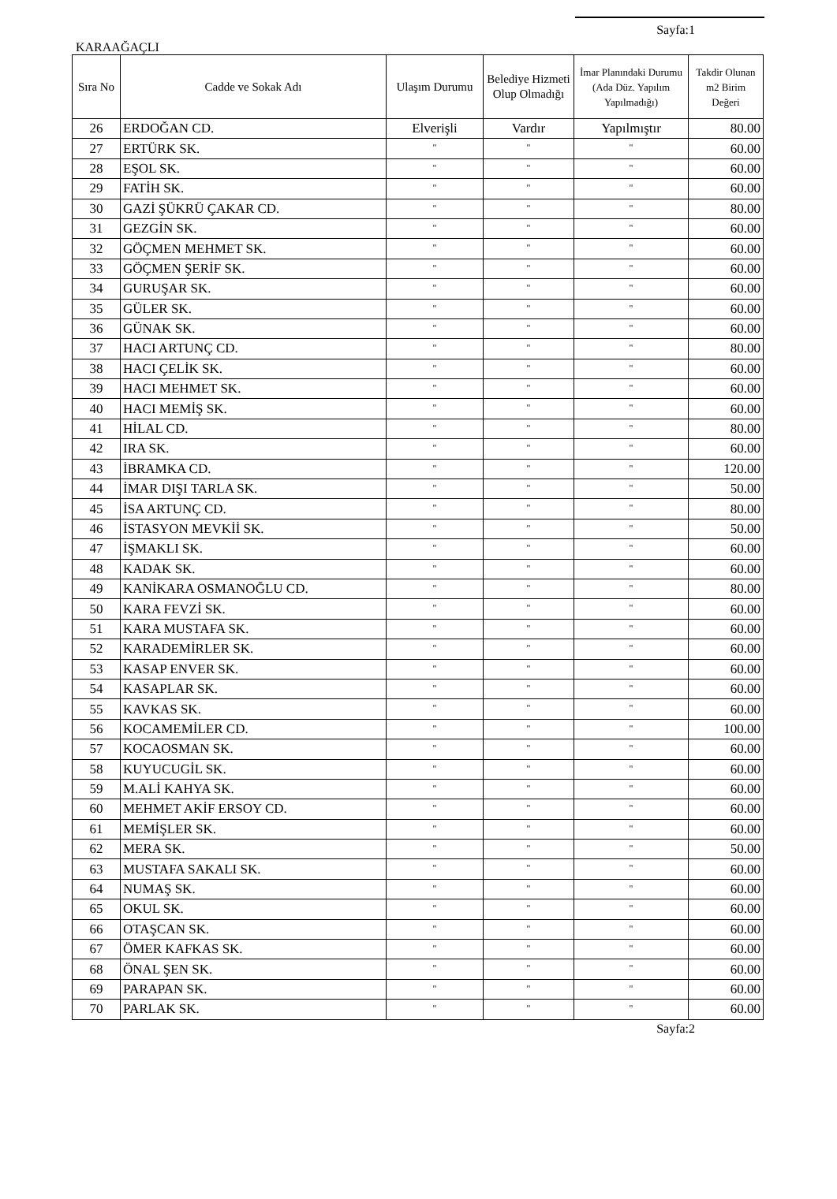Sayfa:1
KARAAĞAÇLI
| Sıra No | Cadde ve Sokak Adı | Ulaşım Durumu | Belediye Hizmeti Olup Olmadığı | İmar Planındaki Durumu (Ada Düz. Yapılım Yapılmadığı) | Takdir Olunan m2 Birim Değeri |
| --- | --- | --- | --- | --- | --- |
| 26 | ERDOĞAN CD. | Elverişli | Vardır | Yapılmıştır | 80.00 |
| 27 | ERTÜRK SK. | " | " | " | 60.00 |
| 28 | EŞOL SK. | " | " | " | 60.00 |
| 29 | FATİH SK. | " | " | " | 60.00 |
| 30 | GAZİ ŞÜKRÜ ÇAKAR CD. | " | " | " | 80.00 |
| 31 | GEZGİN SK. | " | " | " | 60.00 |
| 32 | GÖÇMEN MEHMET SK. | " | " | " | 60.00 |
| 33 | GÖÇMEN ŞERİF SK. | " | " | " | 60.00 |
| 34 | GURUŞAR SK. | " | " | " | 60.00 |
| 35 | GÜLER SK. | " | " | " | 60.00 |
| 36 | GÜNAK SK. | " | " | " | 60.00 |
| 37 | HACI ARTUNÇ CD. | " | " | " | 80.00 |
| 38 | HACI ÇELİK SK. | " | " | " | 60.00 |
| 39 | HACI MEHMET SK. | " | " | " | 60.00 |
| 40 | HACI MEMİŞ SK. | " | " | " | 60.00 |
| 41 | HİLAL CD. | " | " | " | 80.00 |
| 42 | IRA SK. | " | " | " | 60.00 |
| 43 | İBRAMKA CD. | " | " | " | 120.00 |
| 44 | İMAR DIŞI TARLA SK. | " | " | " | 50.00 |
| 45 | İSA ARTUNÇ CD. | " | " | " | 80.00 |
| 46 | İSTASYON MEVKİİ SK. | " | " | " | 50.00 |
| 47 | İŞMAKLI SK. | " | " | " | 60.00 |
| 48 | KADAK SK. | " | " | " | 60.00 |
| 49 | KANİKARA OSMANOĞLU CD. | " | " | " | 80.00 |
| 50 | KARA FEVZİ SK. | " | " | " | 60.00 |
| 51 | KARA MUSTAFA SK. | " | " | " | 60.00 |
| 52 | KARADEMİRLER SK. | " | " | " | 60.00 |
| 53 | KASAP ENVER SK. | " | " | " | 60.00 |
| 54 | KASAPLAR SK. | " | " | " | 60.00 |
| 55 | KAVKAS SK. | " | " | " | 60.00 |
| 56 | KOCAMEMİLER CD. | " | " | " | 100.00 |
| 57 | KOCAOSMAN SK. | " | " | " | 60.00 |
| 58 | KUYUCUGİL SK. | " | " | " | 60.00 |
| 59 | M.ALİ KAHYA SK. | " | " | " | 60.00 |
| 60 | MEHMET AKİF ERSOY CD. | " | " | " | 60.00 |
| 61 | MEMİŞLER SK. | " | " | " | 60.00 |
| 62 | MERA SK. | " | " | " | 50.00 |
| 63 | MUSTAFA SAKALI SK. | " | " | " | 60.00 |
| 64 | NUMAŞ SK. | " | " | " | 60.00 |
| 65 | OKUL SK. | " | " | " | 60.00 |
| 66 | OTAŞCAN SK. | " | " | " | 60.00 |
| 67 | ÖMER KAFKAS SK. | " | " | " | 60.00 |
| 68 | ÖNAL ŞEN SK. | " | " | " | 60.00 |
| 69 | PARAPAN SK. | " | " | " | 60.00 |
| 70 | PARLAK SK. | " | " | " | 60.00 |
Sayfa:2